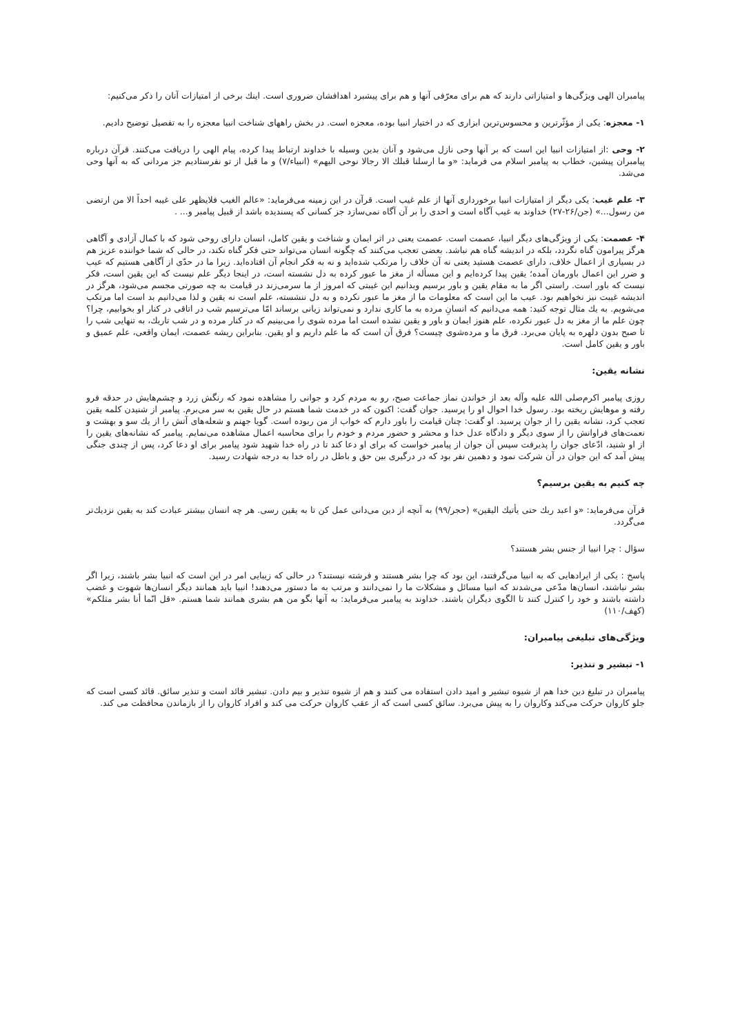پیامبران الهی ویژگی‌ها و امتیازاتی دارند که هم برای معرّفی آنها و هم برای پیشبرد اهدافشان ضروری است. اینك برخی از امتیازات آنان را ذكر می‌كنیم:
۱- معجزه: یكی از مؤثّرترین و محسوس‌ترین ابزاری كه در اختیار انبیا بوده، معجزه است. در بخش راههای شناخت انبیا معجزه را به تفصیل توضیح دادیم.
۲- وحی :از امتیازات انبیا این است كه بر آنها وحی نازل می‌شود و آنان بدین وسیله با خداوند ارتباط پیدا كرده، پیام الهی را دریافت می‌كنند. قرآن درباره پیامبران پیشین، خطاب به پیامبر اسلام می فرماید: «و ما ارسلنا قبلك الا رجالا نوحی الیهم» (انبیاء/۷) و ما قبل از تو نفرستادیم جز مردانی كه به آنها وحی می‌شد.
۳- علم غیب: یكی دیگر از امتیازات انبیا برخورداری آنها از علم غیب است. قرآن در این زمینه می‌فرماید: «عالم الغیب فلایظهر علی غیبه احداً الا من ارتضی من رسول...» (جن/۲۶-۲۷) خداوند به غیب آگاه است و احدی را بر آن آگاه نمی‌سازد جز كسانی كه پسندیده باشد از قبیل پیامبر و... .
۴- عصمت: یكی از ویژگی‌های دیگر انبیا، عصمت است. عصمت یعنی در اثر ایمان و شناخت و یقین كامل، انسان دارای روحی شود كه با كمال آزادی و آگاهی هرگز پیرامون گناه نگردد، بلكه در اندیشه گناه هم نباشد. بعضی تعجب می‌كنند كه چگونه انسان می‌تواند حتی فكر گناه نكند، در حالی كه شما خواننده عزیز هم در بسیاری از اعمال خلاف، دارای عصمت هستید یعنی نه آن خلاف را مرتكب شده‌اید و نه به فكر انجام آن افتاده‌اید. زیرا ما در حدّی از آگاهی هستیم كه عیب و ضرر این اعمال باورمان آمده؛ یقین پیدا كرده‌ایم و این مسأله از مغز ما عبور كرده به دل نشسته است، در اینجا دیگر علم نیست كه این یقین است، فكر نیست كه باور است. راستی اگر ما به مقام یقین و باور برسیم وبدانیم این غیبتی كه امروز از ما سرمی‌زند در قیامت به چه صورتی مجسم می‌شود، هرگز در اندیشه غیبت نیز نخواهیم بود. عیب ما این است كه معلومات ما از مغز ما عبور نكرده و به دل ننشسته، علم است نه یقین و لذا می‌دانیم بد است اما مرتكب می‌شویم. به یك مثال توجه كنید: همه می‌دانیم كه انسانِ مرده به ما كاری ندارد و نمی‌تواند زیانی برساند امّا می‌ترسیم شب در اتاقی در كنار او بخوابیم، چرا؟ چون علم ما از مغز به دل عبور نكرده، علم هنوز ایمان و باور و یقین نشده است اما مرده شوی را می‌بینیم كه در كنار مرده و در شب تاریك، به تنهایی شب را تا صبح بدون دلهره به پایان می‌برد. فرق ما و مرده‌شوی چیست؟ فرق آن است كه ما علم داریم و او یقین. بنابراین ریشه عصمت، ایمان واقعی، علم عمیق و باور و یقین كامل است.
نشانه یقین:
روزی پیامبر اكرم‌صلی الله علیه وآله بعد از خواندن نماز جماعت صبح، رو به مردم كرد و جوانی را مشاهده نمود كه رنگش زرد و چشم‌هایش در حدقه فرو رفته و موهایش ریخته بود. رسول خدا احوال او را پرسید. جوان گفت: اكنون كه در خدمت شما هستم در حال یقین به سر می‌برم. پیامبر از شنیدن كلمه یقین تعجب كرد، نشانه یقین را از جوان پرسید. او گفت: چنان قیامت را باور دارم كه خواب از من ربوده است. گویا جهنم و شعله‌های آتش را از یك سو و بهشت و نعمت‌های فراوانش را از سوی دیگر و دادگاه عدل خدا و محشر و حضور مردم و خودم را برای محاسبه اعمال مشاهده می‌نمایم. پیامبر كه نشانه‌های یقین را از او شنید، ادّعای جوان را پذیرفت سپس آن جوان از پیامبر خواست كه برای او دعا كند تا در راه خدا شهید شود پیامبر برای او دعا كرد، پس از چندی جنگی پیش آمد كه این جوان در آن شركت نمود و دهمین نفر بود كه در درگیری بین حق و باطل در راه خدا به درجه شهادت رسید.
چه كنیم به یقین برسیم؟
قرآن می‌فرماید: «و اعبد ربك حتی یأتیك الیقین» (حجر/۹۹) به آنچه از دین می‌دانی عمل كن تا به یقین رسی. هر چه انسان بیشتر عبادت كند به یقین نزدیك‌تر می‌گردد.
سؤال : چرا انبیا از جنس بشر هستند؟
پاسخ : یكی از ایرادهایی كه به انبیا می‌گرفتند، این بود كه چرا بشر هستند و فرشته نیستند؟ در حالی كه زیبایی امر در این است كه انبیا بشر باشند، زیرا اگر بشر نباشند، انسان‌ها مدّعی می‌شدند كه انبیا مسائل و مشكلات ما را نمی‌دانند و مرتب به ما دستور می‌دهند! انبیا باید همانند دیگر انسان‌ها شهوت و غضب داشته باشند و خود را كنترل كنند تا الگوی دیگران باشند. خداوند به پیامبر می‌فرماید: به آنها بگو من هم بشری همانند شما هستم. «قل انّما أنا بشر مثلكم» (كهف/۱۱۰)
ویژگی‌های تبلیغی پیامبران:
۱- تبشیر و تنذیر:
پیامبران در تبلیغ دین خدا هم از شیوه تبشیر و امید دادن استفاده می كنند و هم از شیوه تنذیر و بیم دادن. تبشیر قائد است و تنذیر سائق. قائد كسی است كه جلو كاروان حركت می‌كند وكاروان را به پیش می‌برد. سائق كسی است كه از عقب كاروان حركت می كند و افراد كاروان را از بازماندن محافظت می كند.